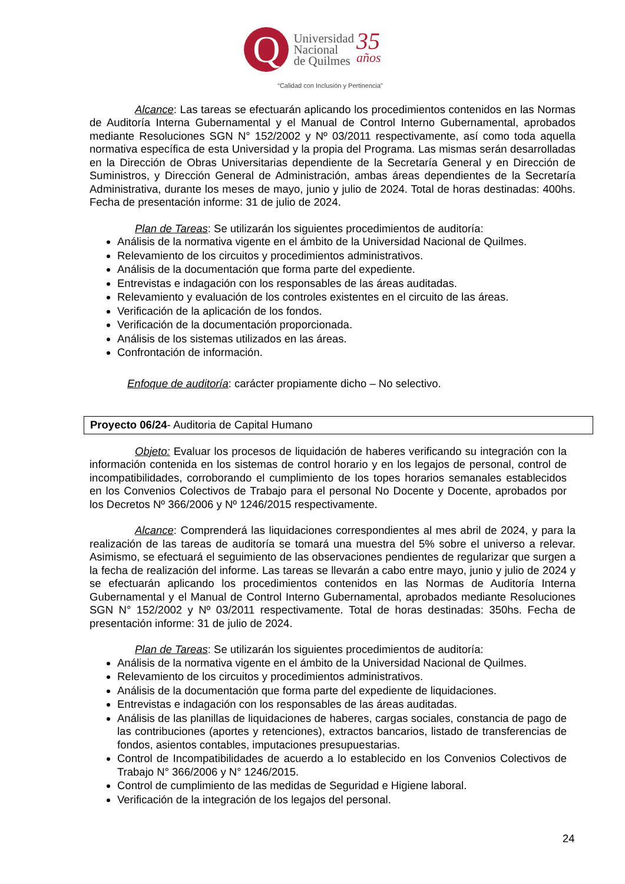Q
Universidad
Nacional
de Quilmes
35
años
“Calidad con Inclusión y Pertinencia”
Alcance: Las tareas se efectuarán aplicando los procedimientos contenidos en las Normas de Auditoría Interna Gubernamental y el Manual de Control Interno Gubernamental, aprobados mediante Resoluciones SGN N° 152/2002 y Nº 03/2011 respectivamente, así como toda aquella normativa específica de esta Universidad y la propia del Programa. Las mismas serán desarrolladas en la Dirección de Obras Universitarias dependiente de la Secretaría General y en Dirección de Suministros, y Dirección General de Administración, ambas áreas dependientes de la Secretaría Administrativa, durante los meses de mayo, junio y julio de 2024. Total de horas destinadas: 400hs. Fecha de presentación informe: 31 de julio de 2024.
Plan de Tareas: Se utilizarán los siguientes procedimientos de auditoría:
Análisis de la normativa vigente en el ámbito de la Universidad Nacional de Quilmes.
Relevamiento de los circuitos y procedimientos administrativos.
Análisis de la documentación que forma parte del expediente.
Entrevistas e indagación con los responsables de las áreas auditadas.
Relevamiento y evaluación de los controles existentes en el circuito de las áreas.
Verificación de la aplicación de los fondos.
Verificación de la documentación proporcionada.
Análisis de los sistemas utilizados en las áreas.
Confrontación de información.
Enfoque de auditoría: carácter propiamente dicho – No selectivo.
Proyecto 06/24- Auditoria de Capital Humano
Objeto: Evaluar los procesos de liquidación de haberes verificando su integración con la información contenida en los sistemas de control horario y en los legajos de personal, control de incompatibilidades, corroborando el cumplimiento de los topes horarios semanales establecidos en los Convenios Colectivos de Trabajo para el personal No Docente y Docente, aprobados por los Decretos Nº 366/2006 y Nº 1246/2015 respectivamente.
Alcance: Comprenderá las liquidaciones correspondientes al mes abril de 2024, y para la realización de las tareas de auditoría se tomará una muestra del 5% sobre el universo a relevar. Asimismo, se efectuará el seguimiento de las observaciones pendientes de regularizar que surgen a la fecha de realización del informe. Las tareas se llevarán a cabo entre mayo, junio y julio de 2024 y se efectuarán aplicando los procedimientos contenidos en las Normas de Auditoría Interna Gubernamental y el Manual de Control Interno Gubernamental, aprobados mediante Resoluciones SGN N° 152/2002 y Nº 03/2011 respectivamente. Total de horas destinadas: 350hs. Fecha de presentación informe: 31 de julio de 2024.
Plan de Tareas: Se utilizarán los siguientes procedimientos de auditoría:
Análisis de la normativa vigente en el ámbito de la Universidad Nacional de Quilmes.
Relevamiento de los circuitos y procedimientos administrativos.
Análisis de la documentación que forma parte del expediente de liquidaciones.
Entrevistas e indagación con los responsables de las áreas auditadas.
Análisis de las planillas de liquidaciones de haberes, cargas sociales, constancia de pago de las contribuciones (aportes y retenciones), extractos bancarios, listado de transferencias de fondos, asientos contables, imputaciones presupuestarias.
Control de Incompatibilidades de acuerdo a lo establecido en los Convenios Colectivos de Trabajo N° 366/2006 y N° 1246/2015.
Control de cumplimiento de las medidas de Seguridad e Higiene laboral.
Verificación de la integración de los legajos del personal.
24